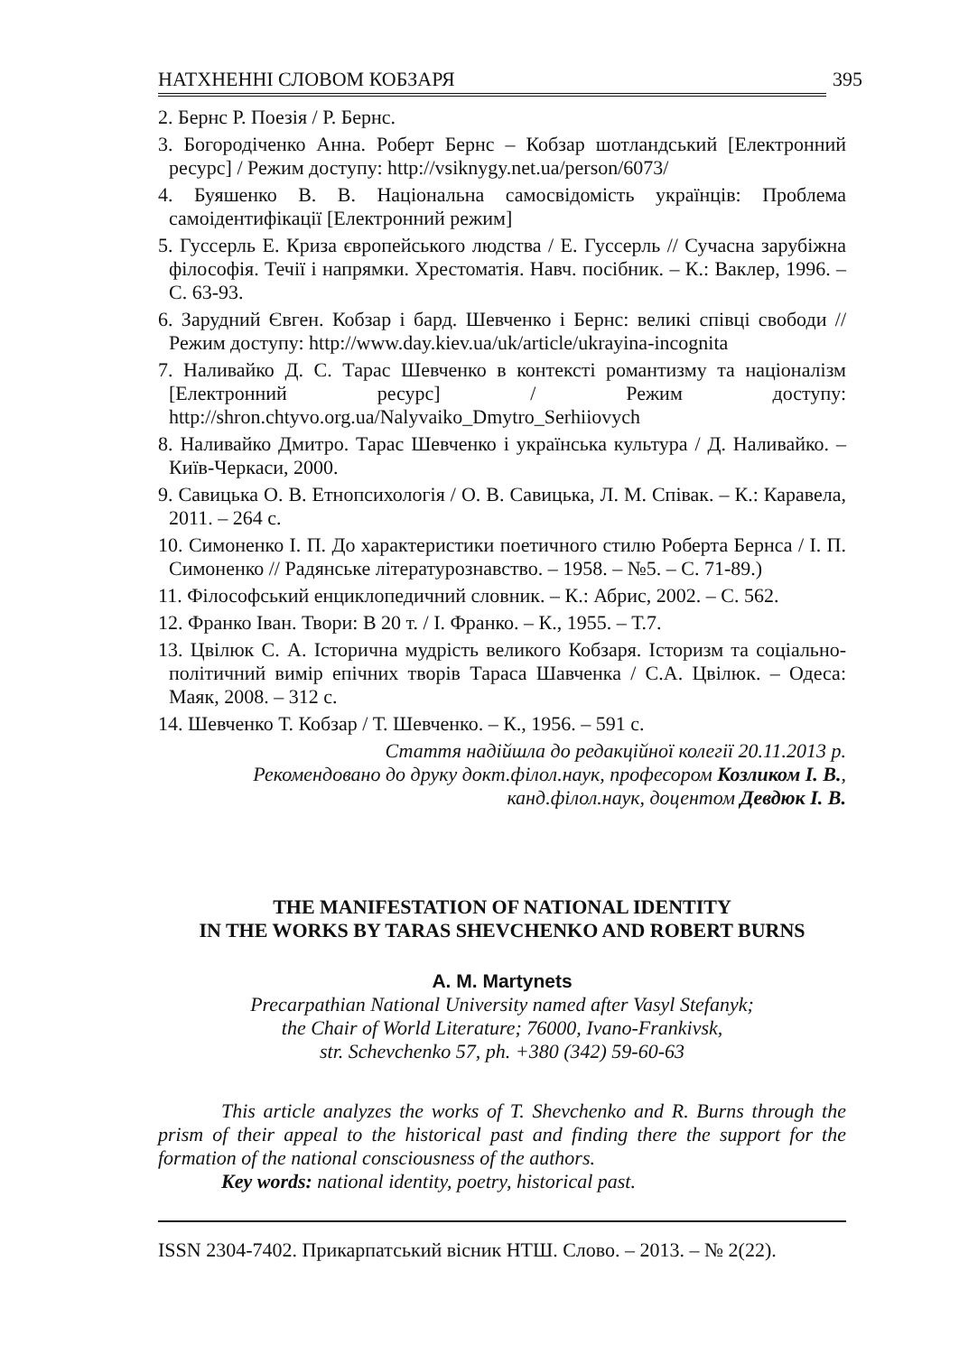НАТХНЕННІ СЛОВОМ КОБЗАРЯ 395
2. Бернс Р. Поезія / Р. Бернс.
3. Богородіченко Анна. Роберт Бернс – Кобзар шотландський [Електронний ресурс] / Режим доступу: http://vsiknygy.net.ua/person/6073/
4. Буяшенко В. В. Національна самосвідомість українців: Проблема самоідентифікації [Електронний режим]
5. Гуссерль Е. Криза європейського людства / Е. Гуссерль // Сучасна зарубіжна філософія. Течії і напрямки. Хрестоматія. Навч. посібник. – К.: Ваклер, 1996. – С. 63-93.
6. Зарудний Євген. Кобзар і бард. Шевченко і Бернс: великі співці свободи // Режим доступу: http://www.day.kiev.ua/uk/article/ukrayina-incognita
7. Наливайко Д. С. Тарас Шевченко в контексті романтизму та націоналізм [Електронний ресурс] / Режим доступу: http://shron.chtyvo.org.ua/Nalyvaiko_Dmytro_Serhiiovych
8. Наливайко Дмитро. Тарас Шевченко і українська культура / Д. Наливайко. – Київ-Черкаси, 2000.
9. Савицька О. В. Етнопсихологія / О. В. Савицька, Л. М. Співак. – К.: Каравела, 2011. – 264 с.
10. Симоненко І. П. До характеристики поетичного стилю Роберта Бернса / І. П. Симоненко // Радянське літературознавство. – 1958. – №5. – С. 71-89.)
11. Філософський енциклопедичний словник. – К.: Абрис, 2002. – С. 562.
12. Франко Іван. Твори: В 20 т. / І. Франко. – К., 1955. – Т.7.
13. Цвілюк С. А. Історична мудрість великого Кобзаря. Історизм та соціально-політичний вимір епічних творів Тараса Шавченка / С.А. Цвілюк. – Одеса: Маяк, 2008. – 312 с.
14. Шевченко Т. Кобзар / Т. Шевченко. – К., 1956. – 591 с.
Стаття надійшла до редакційної колегії 20.11.2013 р.
Рекомендовано до друку докт.філол.наук, професором Козликом І. В.,
канд.філол.наук, доцентом Девдюк І. В.
THE MANIFESTATION OF NATIONAL IDENTITY
IN THE WORKS BY TARAS SHEVCHENKO AND ROBERT BURNS
A. M. Martynets
Precarpathian National University named after Vasyl Stefanyk;
the Chair of World Literature; 76000, Ivano-Frankivsk,
str. Schevchenko 57, ph. +380 (342) 59-60-63
This article analyzes the works of T. Shevchenko and R. Burns through the prism of their appeal to the historical past and finding there the support for the formation of the national consciousness of the authors.
Key words: national identity, poetry, historical past.
ISSN 2304-7402. Прикарпатський вісник НТШ. Слово. – 2013. – № 2(22).